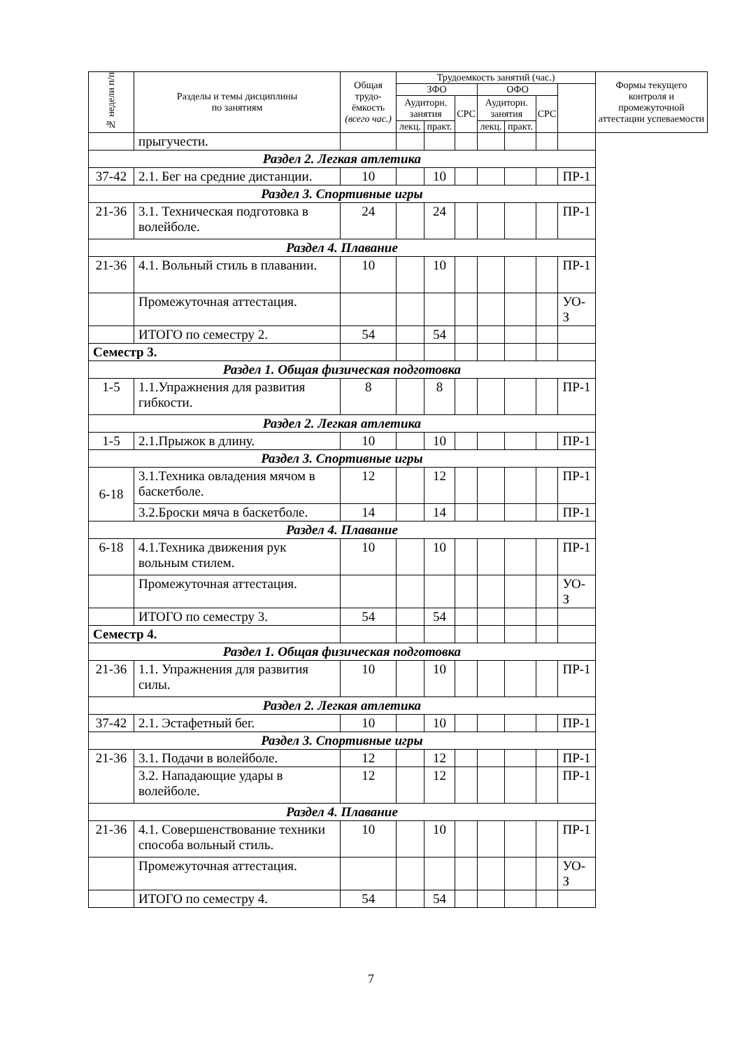| № недели п/п | Разделы и темы дисциплины по занятиям | Общая трудо-ёмкость (всего час.) | Трудоемкость занятий (час.) | | | | | | | Формы текущего контроля и промежуточной аттестации успеваемости |
| --- | --- | --- | --- | --- | --- | --- | --- | --- | --- | --- |
| | | | ЗФО | | | ОФО | | | | |
| | | | Аудиторн. занятия | | СРС | Аудиторн. занятия | | СРС | | |
| | | | лекц. | практ. | | лекц. | практ. | | | |
| | прыгучести. | | | | | | | | | |
| Раздел 2. Легкая атлетика | | | | | | | | | | |
| 37-42 | 2.1. Бег на средние дистанции. | 10 | | 10 | | | | | ПР-1 | |
| Раздел 3. Спортивные игры | | | | | | | | | | |
| 21-36 | 3.1. Техническая подготовка в волейболе. | 24 | | 24 | | | | | ПР-1 | |
| Раздел 4. Плавание | | | | | | | | | | |
| 21-36 | 4.1. Вольный стиль в плавании. | 10 | | 10 | | | | | ПР-1 | |
| | Промежуточная аттестация. | | | | | | | | УО-З | |
| | ИТОГО по семестру 2. | 54 | | 54 | | | | | | |
| Семестр 3. | | | | | | | | | | |
| Раздел 1. Общая физическая подготовка | | | | | | | | | | |
| 1-5 | 1.1.Упражнения для развития гибкости. | 8 | | 8 | | | | | ПР-1 | |
| Раздел 2. Легкая атлетика | | | | | | | | | | |
| 1-5 | 2.1.Прыжок в длину. | 10 | | 10 | | | | | ПР-1 | |
| Раздел 3. Спортивные игры | | | | | | | | | | |
| 6-18 | 3.1.Техника овладения мячом в баскетболе. | 12 | | 12 | | | | | ПР-1 | |
| | 3.2.Броски мяча в баскетболе. | 14 | | 14 | | | | | ПР-1 | |
| Раздел 4. Плавание | | | | | | | | | | |
| 6-18 | 4.1.Техника движения рук вольным стилем. | 10 | | 10 | | | | | ПР-1 | |
| | Промежуточная аттестация. | | | | | | | | УО-З | |
| | ИТОГО по семестру 3. | 54 | | 54 | | | | | | |
| Семестр 4. | | | | | | | | | | |
| Раздел 1. Общая физическая подготовка | | | | | | | | | | |
| 21-36 | 1.1. Упражнения для развития силы. | 10 | | 10 | | | | | ПР-1 | |
| Раздел 2. Легкая атлетика | | | | | | | | | | |
| 37-42 | 2.1. Эстафетный бег. | 10 | | 10 | | | | | ПР-1 | |
| Раздел 3. Спортивные игры | | | | | | | | | | |
| 21-36 | 3.1. Подачи в волейболе. | 12 | | 12 | | | | | ПР-1 | |
| | 3.2. Нападающие удары в волейболе. | 12 | | 12 | | | | | ПР-1 | |
| Раздел 4. Плавание | | | | | | | | | | |
| 21-36 | 4.1. Совершенствование техники способа вольный стиль. | 10 | | 10 | | | | | ПР-1 | |
| | Промежуточная аттестация. | | | | | | | | УО-З | |
| | ИТОГО по семестру 4. | 54 | | 54 | | | | | | |
7